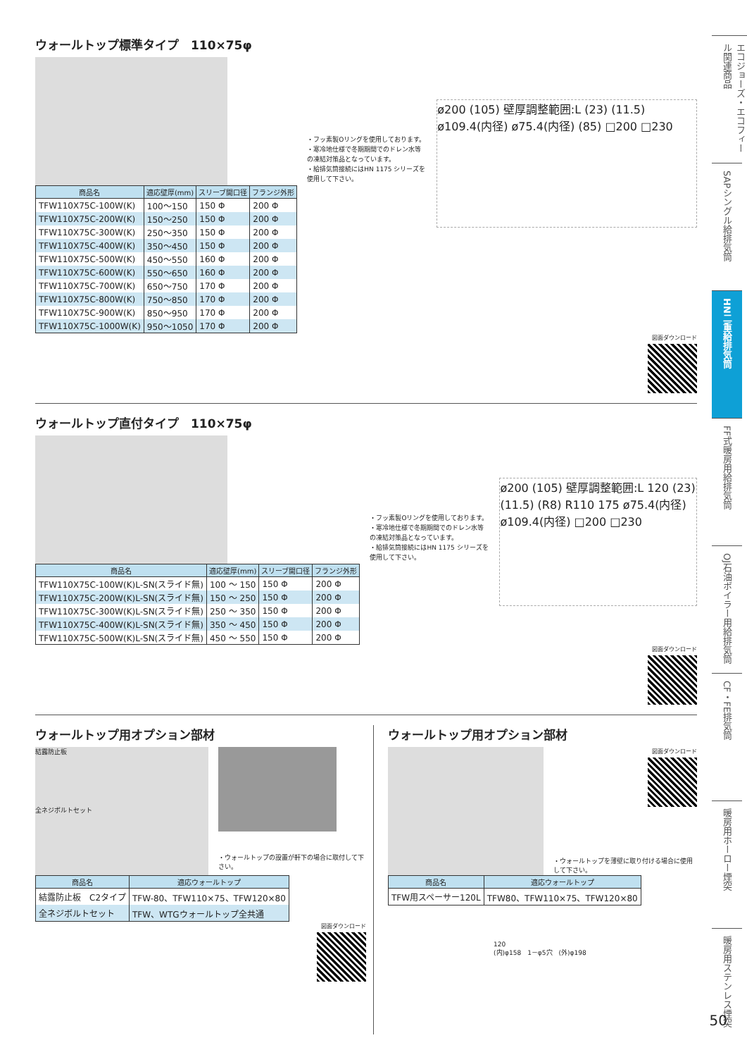ウォールトップ標準タイプ　110×75φ
| 商品名 | 適応壁厚(mm) | スリーブ開口径 | フランジ外形 |
| --- | --- | --- | --- |
| TFW110X75C-100W(K) | 100～150 | 150 Φ | 200 Φ |
| TFW110X75C-200W(K) | 150～250 | 150 Φ | 200 Φ |
| TFW110X75C-300W(K) | 250～350 | 150 Φ | 200 Φ |
| TFW110X75C-400W(K) | 350～450 | 150 Φ | 200 Φ |
| TFW110X75C-500W(K) | 450～550 | 160 Φ | 200 Φ |
| TFW110X75C-600W(K) | 550～650 | 160 Φ | 200 Φ |
| TFW110X75C-700W(K) | 650～750 | 170 Φ | 200 Φ |
| TFW110X75C-800W(K) | 750～850 | 170 Φ | 200 Φ |
| TFW110X75C-900W(K) | 850～950 | 170 Φ | 200 Φ |
| TFW110X75C-1000W(K) | 950～1050 | 170 Φ | 200 Φ |
・フッ素製Oリングを使用しております。
・寒冷地仕様で冬期期間でのドレン水等の凍結対策品となっています。
・給排気筒接続にはHN 1175 シリーズを使用して下さい。
ø200 (105) 壁厚調整範囲:L (23) (11.5) ø109.4(内径) ø75.4(内径) (85) □200 □230
図面ダウンロード
ウォールトップ直付タイプ　110×75φ
| 商品名 | 適応壁厚(mm) | スリーブ開口径 | フランジ外形 |
| --- | --- | --- | --- |
| TFW110X75C-100W(K)L-SN(スライド無) | 100 ～ 150 | 150 Φ | 200 Φ |
| TFW110X75C-200W(K)L-SN(スライド無) | 150 ～ 250 | 150 Φ | 200 Φ |
| TFW110X75C-300W(K)L-SN(スライド無) | 250 ～ 350 | 150 Φ | 200 Φ |
| TFW110X75C-400W(K)L-SN(スライド無) | 350 ～ 450 | 150 Φ | 200 Φ |
| TFW110X75C-500W(K)L-SN(スライド無) | 450 ～ 550 | 150 Φ | 200 Φ |
・フッ素製Oリングを使用しております。
・寒冷地仕様で冬期期間でのドレン水等の凍結対策品となっています。
・給排気筒接続にはHN 1175 シリーズを使用して下さい。
ø200 (105) 壁厚調整範囲:L 120 (23) (11.5) (R8) R110 175 ø75.4(内径) ø109.4(内径) □200 □230
図面ダウンロード
ウォールトップ用オプション部材
結露防止板
全ネジボルトセット
・ウォールトップの設置が軒下の場合に取付して下さい。
| 商品名 | 適応ウォールトップ |
| --- | --- |
| 結露防止板 C2タイプ | TFW-80、TFW110×75、TFW120×80 |
| 全ネジボルトセット | TFW、WTGウォールトップ全共通 |
図面ダウンロード
ウォールトップ用オプション部材
図面ダウンロード
・ウォールトップを薄壁に取り付ける場合に使用して下さい。
| 商品名 | 適応ウォールトップ |
| --- | --- |
| TFW用スペーサー120L | TFW80、TFW110×75、TFW120×80 |
120
(内)φ158　1－φ5穴　(外)φ198
エコジョーズ・エコフィール関連商品
SAPシングル給排気筒
HN二重給排気筒
FF式暖房用給排気筒
OJ石油ボイラー用給排気筒
CF・FE排気筒
暖房用ホーロー煙突
暖房用ステンレス煙突
50